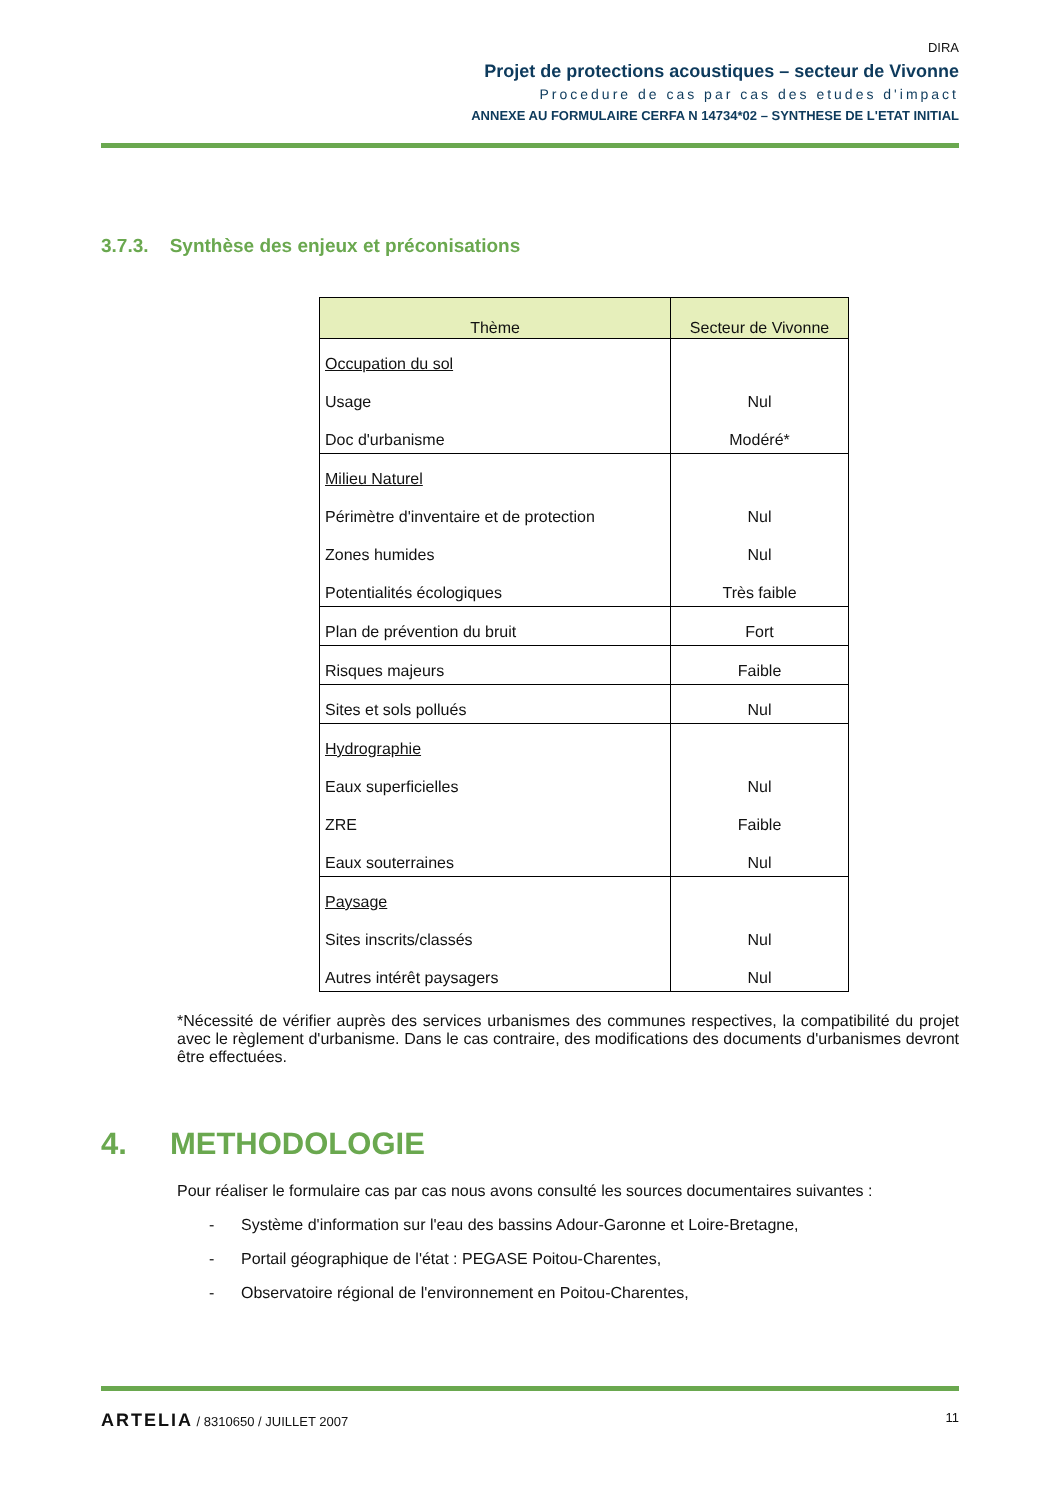DIRA
Projet de protections acoustiques – secteur de Vivonne
Procedure de cas par cas des etudes d'impact
ANNEXE AU FORMULAIRE CERFA N 14734*02 – SYNTHESE DE L'ETAT INITIAL
3.7.3. Synthèse des enjeux et préconisations
| Thème | Secteur de Vivonne |
| --- | --- |
| Occupation du sol | |
| Usage | Nul |
| Doc d'urbanisme | Modéré* |
| Milieu Naturel | |
| Périmètre d'inventaire et de protection | Nul |
| Zones humides | Nul |
| Potentialités écologiques | Très faible |
| Plan de prévention du bruit | Fort |
| Risques majeurs | Faible |
| Sites et sols pollués | Nul |
| Hydrographie | |
| Eaux superficielles | Nul |
| ZRE | Faible |
| Eaux souterraines | Nul |
| Paysage | |
| Sites inscrits/classés | Nul |
| Autres intérêt paysagers | Nul |
*Nécessité de vérifier auprès des services urbanismes des communes respectives, la compatibilité du projet avec le règlement d'urbanisme. Dans le cas contraire, des modifications des documents d'urbanismes devront être effectuées.
4. METHODOLOGIE
Pour réaliser le formulaire cas par cas nous avons consulté les sources documentaires suivantes :
- Système d'information sur l'eau des bassins Adour-Garonne et Loire-Bretagne,
- Portail géographique de l'état : PEGASE Poitou-Charentes,
- Observatoire régional de l'environnement en Poitou-Charentes,
ARTELIA / 8310650 / JUILLET 2007 11